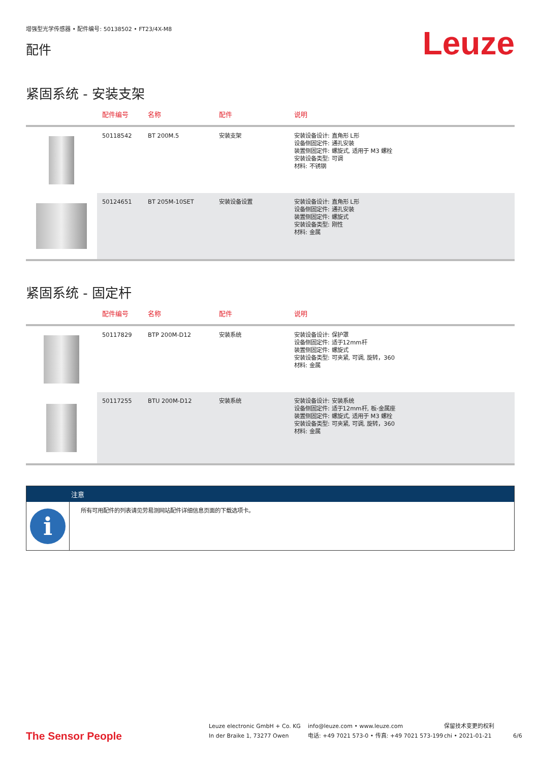增强型光学传感器 • 配件编号: 50138502 • FT23/4X-M8
配件
Leuze
紧固系统 - 安装支架
| | 配件编号 | 名称 | 配件 | 说明 |
| --- | --- | --- | --- | --- |
| | 50118542 | BT 200M.5 | 安装支架 | 安装设备设计: 直角形 L形 设备侧固定件: 通孔安装 装置侧固定件: 螺旋式, 适用于 M3 螺栓 安装设备类型: 可调 材料: 不锈钢 |
| | 50124651 | BT 205M-10SET | 安装设备设置 | 安装设备设计: 直角形 L形 设备侧固定件: 通孔安装 装置侧固定件: 螺旋式 安装设备类型: 刚性 材料: 金属 |
紧固系统 - 固定杆
| | 配件编号 | 名称 | 配件 | 说明 |
| --- | --- | --- | --- | --- |
| | 50117829 | BTP 200M-D12 | 安装系统 | 安装设备设计: 保护罩 设备侧固定件: 适于12mm杆 装置侧固定件: 螺旋式 安装设备类型: 可夹紧, 可调, 旋转，360 材料: 金属 |
| | 50117255 | BTU 200M-D12 | 安装系统 | 安装设备设计: 安装系统 设备侧固定件: 适于12mm杆, 板-金属座 装置侧固定件: 螺旋式, 适用于 M3 螺栓 安装设备类型: 可夹紧, 可调, 旋转，360 材料: 金属 |
注意
i
所有可用配件的列表请见劳易测网站配件详细信息页面的下载选项卡。
The Sensor People
Leuze electronic GmbH + Co. KG
In der Braike 1, 73277 Owen
info@leuze.com • www.leuze.com
电话: +49 7021 573-0 • 传真: +49 7021 573-199
保留技术变更的权利
chi • 2021-01-21
6/6